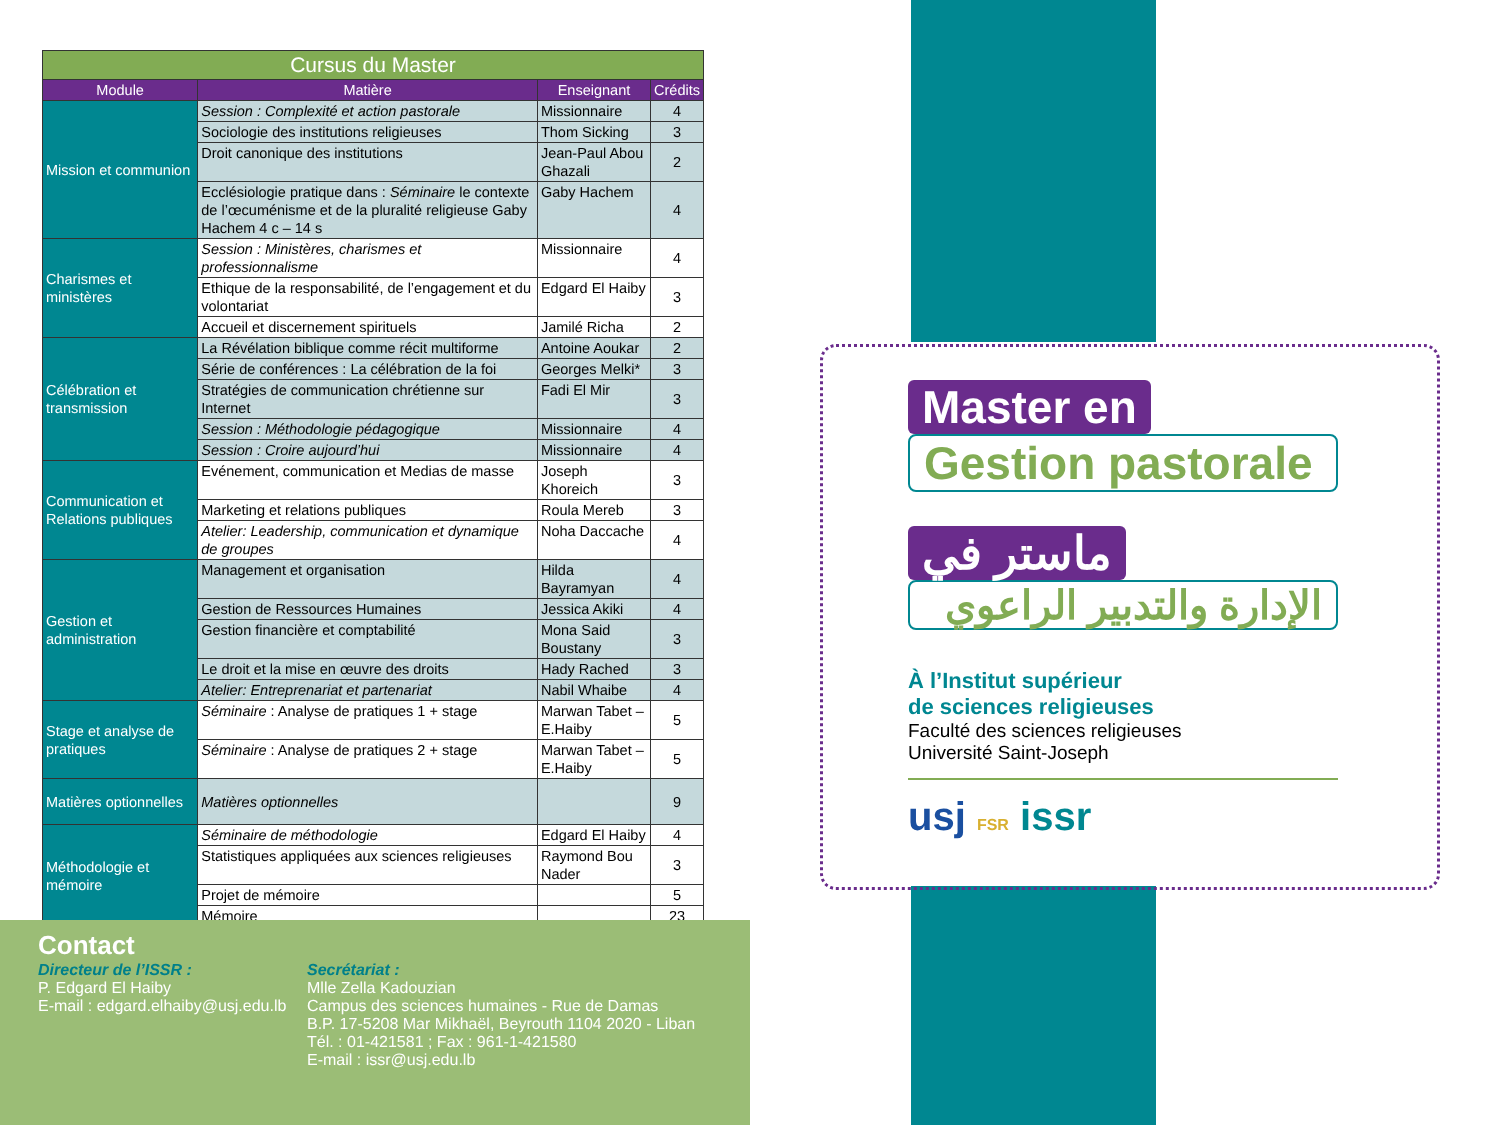| Cursus du Master | | | |
| Module | Matière | Enseignant | Crédits |
| Mission et communion | Session : Complexité et action pastorale | Missionnaire | 4 |
| | Sociologie des institutions religieuses | Thom Sicking | 3 |
| | Droit canonique des institutions | Jean-Paul Abou Ghazali | 2 |
| | Ecclésiologie pratique dans : Séminaire le contexte de l’œcuménisme et de la pluralité religieuse Gaby Hachem 4 c – 14 s | Gaby Hachem | 4 |
| Charismes et ministères | Session : Ministères, charismes et professionnalisme | Missionnaire | 4 |
| | Ethique de la responsabilité, de l’engagement et du volontariat | Edgard El Haiby | 3 |
| | Accueil et discernement spirituels | Jamilé Richa | 2 |
| Célébration et transmission | La Révélation biblique comme récit multiforme | Antoine Aoukar | 2 |
| | Série de conférences : La célébration de la foi | Georges Melki* | 3 |
| | Stratégies de communication chrétienne sur Internet | Fadi El Mir | 3 |
| | Session : Méthodologie pédagogique | Missionnaire | 4 |
| | Session : Croire aujourd’hui | Missionnaire | 4 |
| Communication et Relations publiques | Evénement, communication et Medias de masse | Joseph Khoreich | 3 |
| | Marketing et relations publiques | Roula Mereb | 3 |
| | Atelier: Leadership, communication et dynamique de groupes | Noha Daccache | 4 |
| Gestion et administration | Management et organisation | Hilda Bayramyan | 4 |
| | Gestion de Ressources Humaines | Jessica Akiki | 4 |
| | Gestion financière et comptabilité | Mona Said Boustany | 3 |
| | Le droit et la mise en œuvre des droits | Hady Rached | 3 |
| | Atelier: Entreprenariat et partenariat | Nabil Whaibe | 4 |
| Stage et analyse de pratiques | Séminaire : Analyse de pratiques 1 + stage | Marwan Tabet – E.Haiby | 5 |
| | Séminaire : Analyse de pratiques 2 + stage | Marwan Tabet – E.Haiby | 5 |
| Matières optionnelles | Matières optionnelles | | 9 |
| Méthodologie et mémoire | Séminaire de méthodologie | Edgard El Haiby | 4 |
| | Statistiques appliquées aux sciences religieuses | Raymond Bou Nader | 3 |
| | Projet de mémoire | | 5 |
| | Mémoire | | 23 |
Contact
Directeur de l’ISSR :
P. Edgard El Haiby
E-mail : edgard.elhaiby@usj.edu.lb
Secrétariat :
Mlle Zella Kadouzian
Campus des sciences humaines - Rue de Damas
B.P. 17-5208 Mar Mikhaël, Beyrouth 1104 2020 - Liban
Tél. : 01-421581 ; Fax : 961-1-421580
E-mail : issr@usj.edu.lb
Master en
Gestion pastorale
ماستر في
الإدارة والتدبير الراعوي
À l’Institut supérieur
de sciences religieuses
Faculté des sciences religieuses
Université Saint-Joseph
usj FSR issr